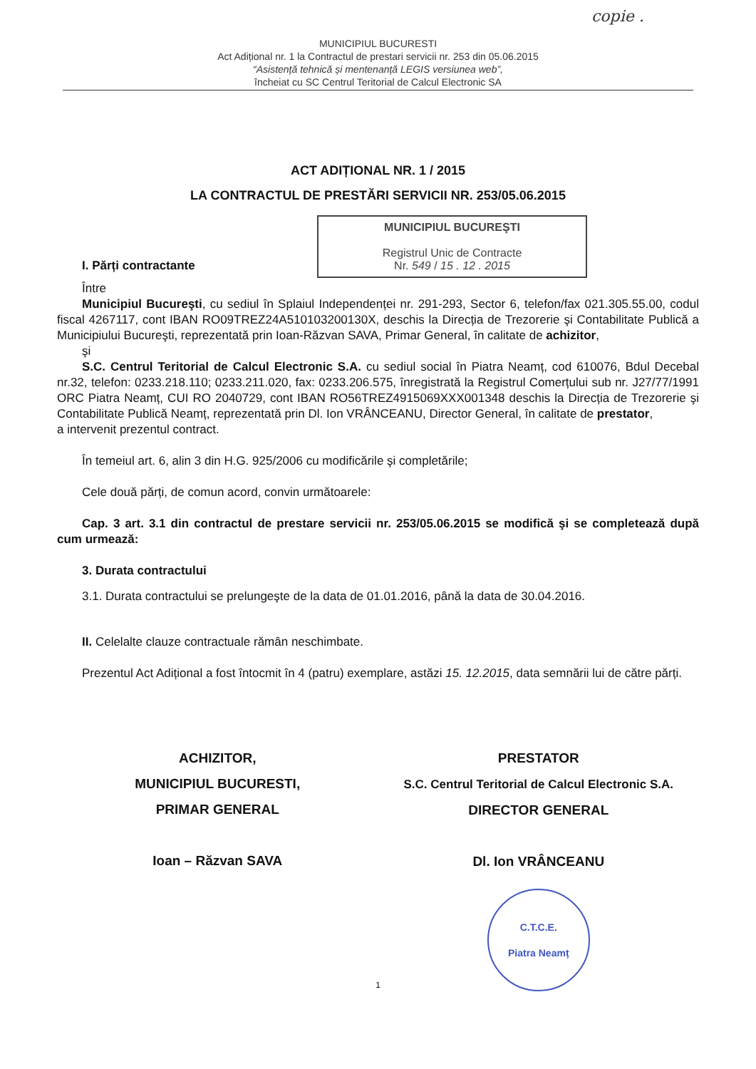copie .
MUNICIPIUL BUCURESTI
Act Adițional nr. 1 la Contractul de prestari servicii nr. 253 din 05.06.2015
“Asistență tehnică și mentenanță LEGIS versiunea web”,
încheiat cu SC Centrul Teritorial de Calcul Electronic SA
ACT ADIȚIONAL NR. 1 / 2015
LA CONTRACTUL DE PRESTĂRI SERVICII NR. 253/05.06.2015
MUNICIPIUL BUCUREŞTI
Registrul Unic de Contracte
Nr. 549 / 15 . 12 . 2015
I. Părți contractante
Între
Municipiul Bucureşti, cu sediul în Splaiul Independenței nr. 291-293, Sector 6, telefon/fax 021.305.55.00, codul fiscal 4267117, cont IBAN RO09TREZ24A510103200130X, deschis la Direcția de Trezorerie şi Contabilitate Publică a Municipiului Bucureşti, reprezentată prin Ioan-Răzvan SAVA, Primar General, în calitate de achizitor,
şi
S.C. Centrul Teritorial de Calcul Electronic S.A. cu sediul social în Piatra Neamț, cod 610076, Bdul Decebal nr.32, telefon: 0233.218.110; 0233.211.020, fax: 0233.206.575, înregistrată la Registrul Comerțului sub nr. J27/77/1991 ORC Piatra Neamț, CUI RO 2040729, cont IBAN RO56TREZ4915069XXX001348 deschis la Direcția de Trezorerie şi Contabilitate Publică Neamț, reprezentată prin Dl. Ion VRÂNCEANU, Director General, în calitate de prestator,
a intervenit prezentul contract.
În temeiul art. 6, alin 3 din H.G. 925/2006 cu modificările şi completările;
Cele două părți, de comun acord, convin următoarele:
Cap. 3 art. 3.1 din contractul de prestare servicii nr. 253/05.06.2015 se modifică şi se completează după cum urmează:
3. Durata contractului
3.1. Durata contractului se prelungeşte de la data de 01.01.2016, până la data de 30.04.2016.
II. Celelalte clauze contractuale rămân neschimbate.
Prezentul Act Adițional a fost întocmit în 4 (patru) exemplare, astăzi 15. 12.2015, data semnării lui de către părți.
ACHIZITOR,
MUNICIPIUL BUCURESTI,
PRIMAR GENERAL
Ioan – Răzvan SAVA
PRESTATOR
S.C. Centrul Teritorial de Calcul Electronic S.A.
DIRECTOR GENERAL
Dl. Ion VRÂNCEANU
C.T.C.E.
Piatra Neamț
1